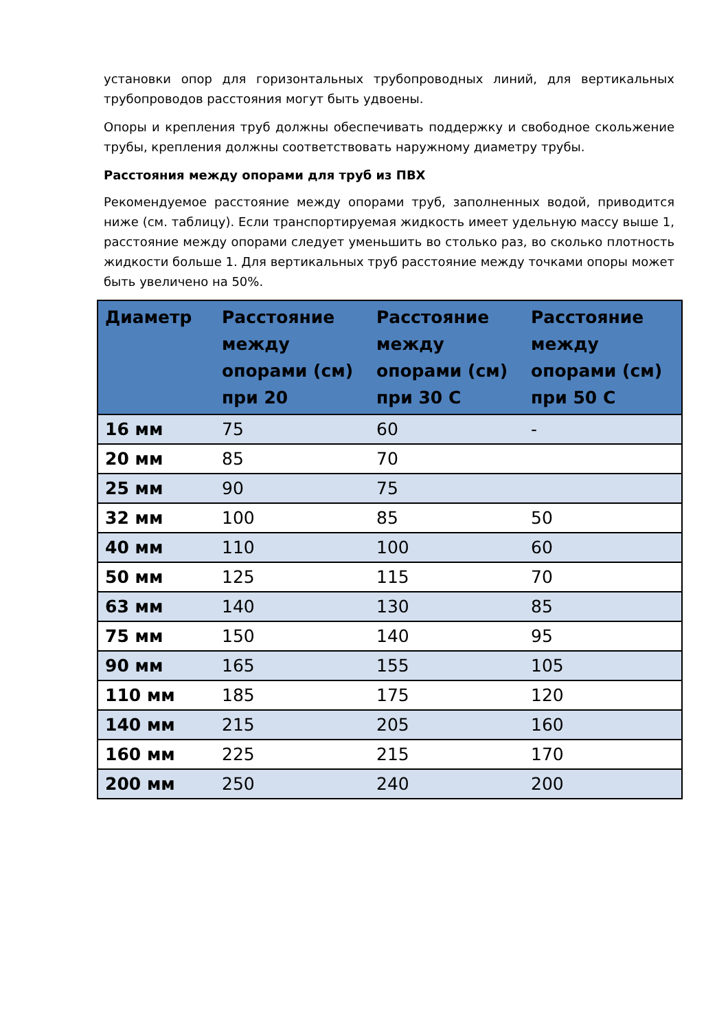установки опор для горизонтальных трубопроводных линий, для вертикальных трубопроводов расстояния могут быть удвоены.
Опоры и крепления труб должны обеспечивать поддержку и свободное скольжение трубы, крепления должны соответствовать наружному диаметру трубы.
Расстояния между опорами для труб из ПВХ
Рекомендуемое расстояние между опорами труб, заполненных водой, приводится ниже (см. таблицу). Если транспортируемая жидкость имеет удельную массу выше 1, расстояние между опорами следует уменьшить во столько раз, во сколько плотность жидкости больше 1. Для вертикальных труб расстояние между точками опоры может быть увеличено на 50%.
| Диаметр | Расстояние между опорами (см) при 20 | Расстояние между опорами (см) при 30 С | Расстояние между опорами (см) при 50 С |
| --- | --- | --- | --- |
| 16 мм | 75 | 60 | - |
| 20 мм | 85 | 70 | |
| 25 мм | 90 | 75 | |
| 32 мм | 100 | 85 | 50 |
| 40 мм | 110 | 100 | 60 |
| 50 мм | 125 | 115 | 70 |
| 63 мм | 140 | 130 | 85 |
| 75 мм | 150 | 140 | 95 |
| 90 мм | 165 | 155 | 105 |
| 110 мм | 185 | 175 | 120 |
| 140 мм | 215 | 205 | 160 |
| 160 мм | 225 | 215 | 170 |
| 200 мм | 250 | 240 | 200 |